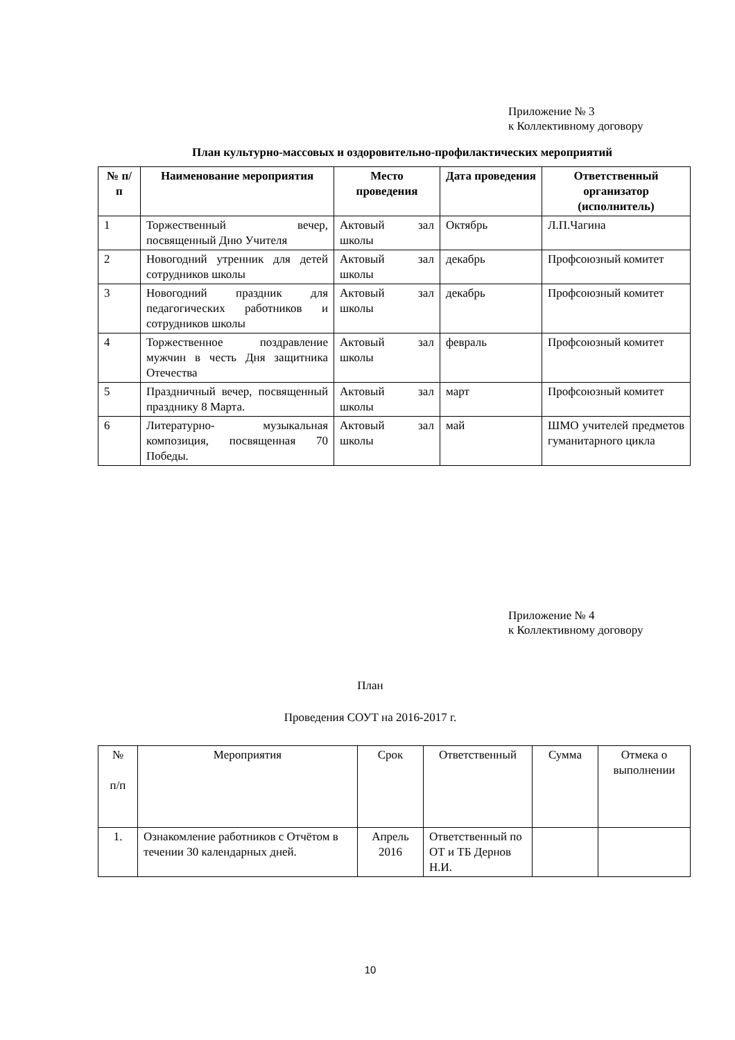Приложение № 3
к Коллективному договору
План культурно-массовых и оздоровительно-профилактических мероприятий
| № п/п | Наименование мероприятия | Место проведения | Дата проведения | Ответственный организатор (исполнитель) |
| --- | --- | --- | --- | --- |
| 1 | Торжественный вечер, посвященный Дню Учителя | Актовый зал школы | Октябрь | Л.П.Чагина |
| 2 | Новогодний утренник для детей сотрудников школы | Актовый зал школы | декабрь | Профсоюзный комитет |
| 3 | Новогодний праздник для педагогических работников и сотрудников школы | Актовый зал школы | декабрь | Профсоюзный комитет |
| 4 | Торжественное поздравление мужчин в честь Дня защитника Отечества | Актовый зал школы | февраль | Профсоюзный комитет |
| 5 | Праздничный вечер, посвященный празднику 8 Марта. | Актовый зал школы | март | Профсоюзный комитет |
| 6 | Литературно- музыкальная композиция, посвященная 70 Победы. | Актовый зал школы | май | ШМО учителей предметов гуманитарного цикла |
Приложение № 4
к Коллективному договору
План
Проведения СОУТ на 2016-2017 г.
| № п/п | Мероприятия | Срок | Ответственный | Сумма | Отмека о выполнении |
| 1. | Ознакомление работников с Отчётом в течении 30 календарных дней. | Апрель 2016 | Ответственный по ОТ и ТБ Дернов Н.И. | | |
10